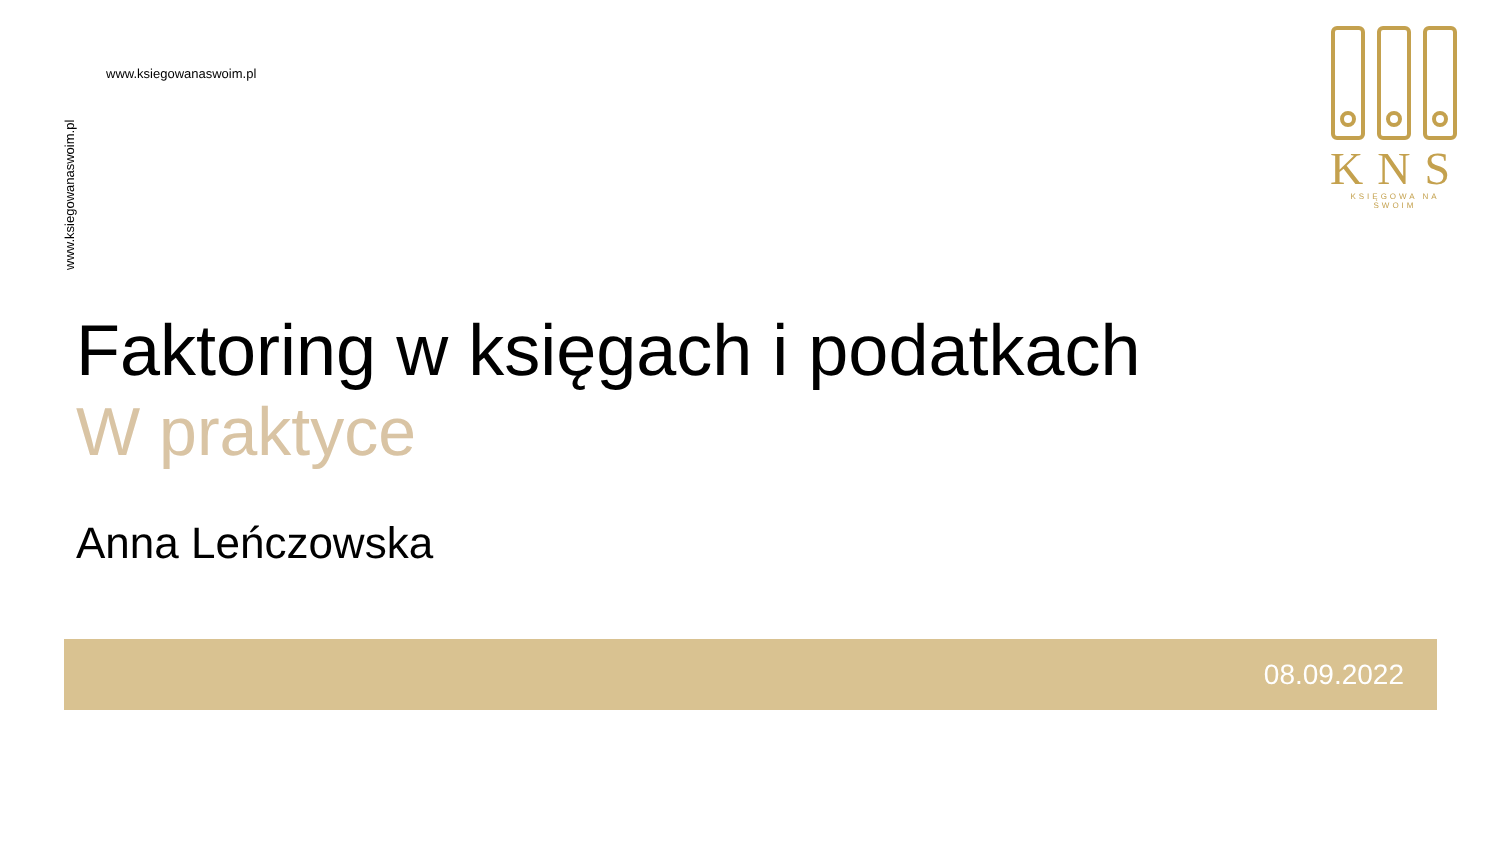www.ksiegowanaswoim.pl
www.ksiegowanaswoim.pl
KNS
KSIĘGOWA NA SWOIM
Faktoring w księgach i podatkach
W praktyce
Anna Leńczowska
08.09.2022